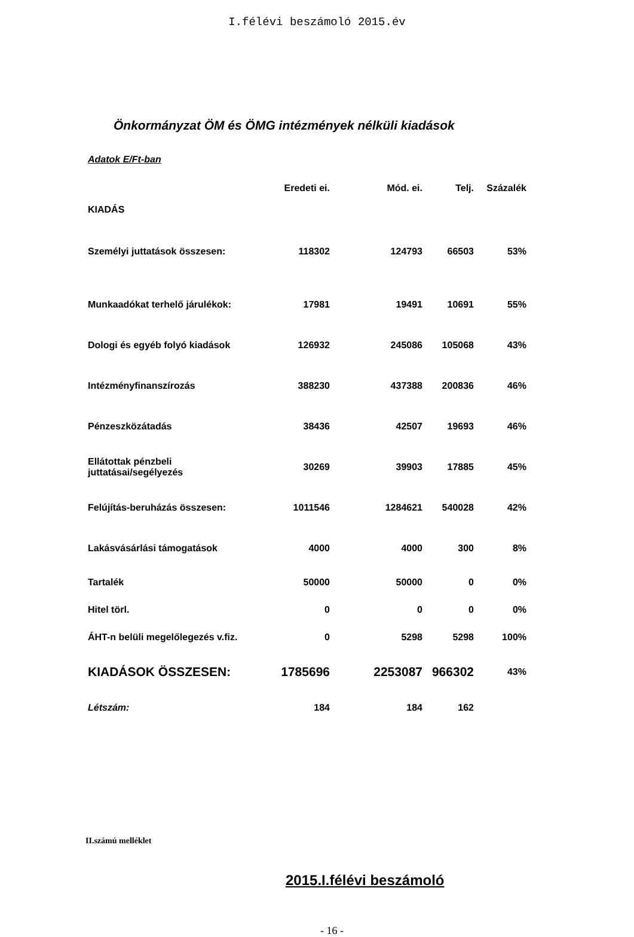I.félévi beszámoló 2015.év
Önkormányzat ÖM és ÖMG intézmények nélküli kiadások
Adatok E/Ft-ban
| | Eredeti ei. | Mód. ei. | Telj. | Százalék |
| --- | --- | --- | --- | --- |
| KIADÁS | | | | |
| Személyi juttatások összesen: | 118302 | 124793 | 66503 | 53% |
| Munkaadókat terhelő járulékok: | 17981 | 19491 | 10691 | 55% |
| Dologi és egyéb folyó kiadások | 126932 | 245086 | 105068 | 43% |
| Intézményfinanszírozás | 388230 | 437388 | 200836 | 46% |
| Pénzeszközátadás | 38436 | 42507 | 19693 | 46% |
| Ellátottak pénzbeli juttatásai/segélyezés | 30269 | 39903 | 17885 | 45% |
| Felújítás-beruházás összesen: | 1011546 | 1284621 | 540028 | 42% |
| Lakásvásárlási támogatások | 4000 | 4000 | 300 | 8% |
| Tartalék | 50000 | 50000 | 0 | 0% |
| Hitel törl. | 0 | 0 | 0 | 0% |
| ÁHT-n belüli megelőlegezés v.fiz. | 0 | 5298 | 5298 | 100% |
| KIADÁSOK ÖSSZESEN: | 1785696 | 2253087 | 966302 | 43% |
| Létszám: | 184 | 184 | 162 | |
II.számú melléklet
2015.I.félévi beszámoló
- 16 -